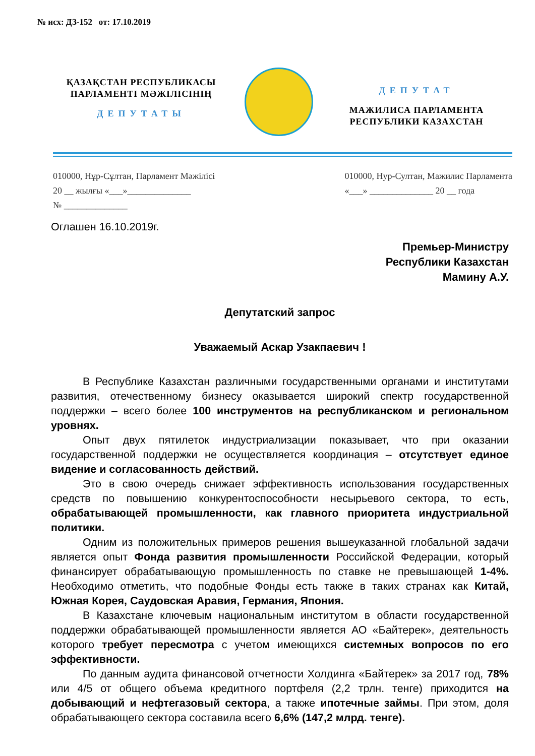№ исх: ДЗ-152 от: 17.10.2019
ҚАЗАҚСТАН РЕСПУБЛИКАСЫ
ПАРЛАМЕНТІ МӘЖІЛІСІНІҢ
ДЕПУТАТЫ
ДЕПУТАТ
МАЖИЛИСА ПАРЛАМЕНТА
РЕСПУБЛИКИ КАЗАХСТАН
010000, Нұр-Сұлтан, Парламент Мәжілісі
20 __ жылғы «___»______________
№ ______________
010000, Нур-Султан, Мажилис Парламента
«___» ______________ 20 __ года
Оглашен 16.10.2019г.
Премьер-Министру
Республики Казахстан
Мамину А.У.
Депутатский запрос
Уважаемый Аскар Узакпаевич !
В Республике Казахстан различными государственными органами и институтами развития, отечественному бизнесу оказывается широкий спектр государственной поддержки – всего более 100 инструментов на республиканском и региональном уровнях.
Опыт двух пятилеток индустриализации показывает, что при оказании государственной поддержки не осуществляется координация – отсутствует единое видение и согласованность действий.
Это в свою очередь снижает эффективность использования государственных средств по повышению конкурентоспособности несырьевого сектора, то есть, обрабатывающей промышленности, как главного приоритета индустриальной политики.
Одним из положительных примеров решения вышеуказанной глобальной задачи является опыт Фонда развития промышленности Российской Федерации, который финансирует обрабатывающую промышленность по ставке не превышающей 1-4%. Необходимо отметить, что подобные Фонды есть также в таких странах как Китай, Южная Корея, Саудовская Аравия, Германия, Япония.
В Казахстане ключевым национальным институтом в области государственной поддержки обрабатывающей промышленности является АО «Байтерек», деятельность которого требует пересмотра с учетом имеющихся системных вопросов по его эффективности.
По данным аудита финансовой отчетности Холдинга «Байтерек» за 2017 год, 78% или 4/5 от общего объема кредитного портфеля (2,2 трлн. тенге) приходится на добывающий и нефтегазовый сектора, а также ипотечные займы. При этом, доля обрабатывающего сектора составила всего 6,6% (147,2 млрд. тенге).